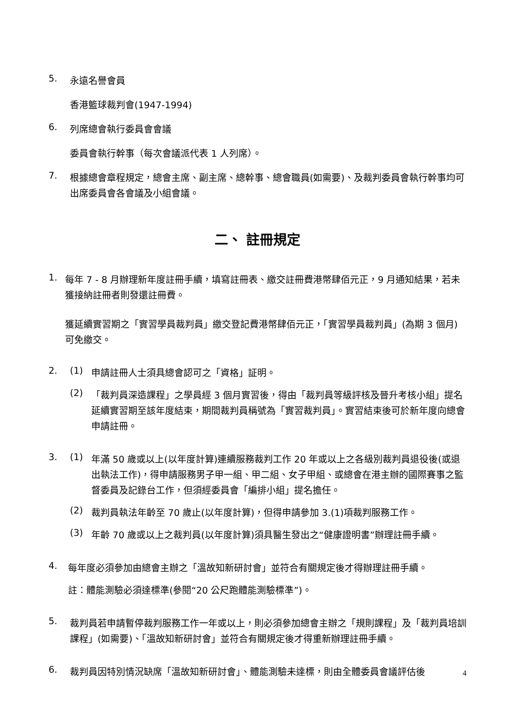5.
永遠名譽會員
香港籃球裁判會(1947-1994)
6.
列席總會執行委員會會議
委員會執行幹事（每次會議派代表 1 人列席）。
7.
根據總會章程規定，總會主席、副主席、總幹事、總會職員(如需要)、及裁判委員會執行幹事均可出席委員會各會議及小組會議。
二、 註冊規定
1.
每年 7 - 8 月辦理新年度註冊手續，填寫註冊表、繳交註冊費港幣肆佰元正，9 月通知結果，若未獲接納註冊者則發還註冊費。
獲延續實習期之「實習學員裁判員」繳交登記費港幣肆佰元正，「實習學員裁判員」(為期 3 個月)可免繳交。
2. (1)
申請註冊人士須具總會認可之「資格」証明。
(2)
「裁判員深造課程」之學員經 3 個月實習後，得由「裁判員等級評核及晉升考核小組」提名延續實習期至該年度結束，期間裁判員稱號為「實習裁判員」。實習結束後可於新年度向總會申請註冊。
3. (1)
年滿 50 歲或以上(以年度計算)連續服務裁判工作 20 年或以上之各級別裁判員退役後(或退出執法工作)，得申請服務男子甲一組、甲二組、女子甲組、或總會在港主辦的國際賽事之監督委員及記錄台工作，但須經委員會「編排小組」提名擔任。
(2)
裁判員執法年齡至 70 歲止(以年度計算)，但得申請參加 3.(1)項裁判服務工作。
(3)
年齡 70 歲或以上之裁判員(以年度計算)須具醫生發出之“健康證明書”辦理註冊手續。
4.
每年度必須參加由總會主辦之「溫故知新研討會」並符合有關規定後才得辦理註冊手續。
註：體能測驗必須達標準(參閱“20 公尺跑體能測驗標準”)。
5.
裁判員若申請暫停裁判服務工作一年或以上，則必須參加總會主辦之「規則課程」及「裁判員培訓課程」(如需要)、「溫故知新研討會」並符合有關規定後才得重新辦理註冊手續。
6.
裁判員因特別情況缺席「溫故知新研討會」、體能測驗未達標，則由全體委員會議評估後
4